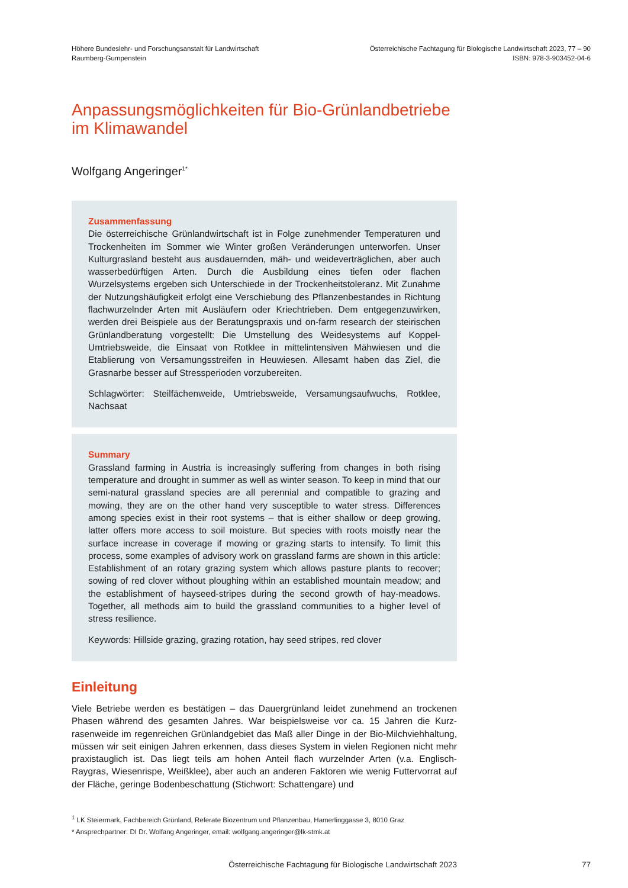Höhere Bundeslehr- und Forschungsanstalt für Landwirtschaft
Raumberg-Gumpenstein
Österreichische Fachtagung für Biologische Landwirtschaft 2023, 77 – 90
ISBN: 978-3-903452-04-6
Anpassungsmöglichkeiten für Bio-Grünlandbetriebe im Klimawandel
Wolfgang Angeringer<sup>1*</sup>
Zusammenfassung
Die österreichische Grünlandwirtschaft ist in Folge zunehmender Temperaturen und Trockenheiten im Sommer wie Winter großen Veränderungen unterworfen. Unser Kulturgrasland besteht aus ausdauernden, mäh- und weideverträglichen, aber auch wasserbedürftigen Arten. Durch die Ausbildung eines tiefen oder flachen Wurzelsystems ergeben sich Unterschiede in der Trockenheitstoleranz. Mit Zunahme der Nutzungshäufigkeit erfolgt eine Verschiebung des Pflanzen­bestandes in Richtung flachwurzelnder Arten mit Ausläufern oder Kriechtrieben. Dem entgegenzuwirken, werden drei Beispiele aus der Beratungspraxis und on-farm research der steirischen Grünlandberatung vorgestellt: Die Umstellung des Weidesystems auf Koppel-Umtriebsweide, die Einsaat von Rotklee in mittel­intensiven Mähwiesen und die Etablierung von Versamungsstreifen in Heuwiesen. Allesamt haben das Ziel, die Grasnarbe besser auf Stressperioden vorzubereiten.
Schlagwörter: Steilfächenweide, Umtriebsweide, Versamungsaufwuchs, Rotklee, Nachsaat
Summary
Grassland farming in Austria is increasingly suffering from changes in both rising temperature and drought in summer as well as winter season. To keep in mind that our semi-natural grassland species are all perennial and compatible to gra­zing and mowing, they are on the other hand very susceptible to water stress. Differences among species exist in their root systems – that is either shallow or deep growing, latter offers more access to soil moisture. But species with roots moistly near the surface increase in coverage if mowing or grazing starts to intensify. To limit this process, some examples of advisory work on grassland farms are shown in this article: Establishment of an rotary grazing system which allows pasture plants to recover; sowing of red clover without ploughing within an established mountain meadow; and the establishment of hayseed-stripes during the second growth of hay-meadows. Together, all methods aim to build the grassland communities to a higher level of stress resilience.
Keywords: Hillside grazing, grazing rotation, hay seed stripes, red clover
Einleitung
Viele Betriebe werden es bestätigen – das Dauergrünland leidet zunehmend an trockenen Phasen während des gesamten Jahres. War beispielsweise vor ca. 15 Jahren die Kurz­rasenweide im regenreichen Grünlandgebiet das Maß aller Dinge in der Bio-Milchvieh­haltung, müssen wir seit einigen Jahren erkennen, dass dieses System in vielen Regionen nicht mehr praxistauglich ist. Das liegt teils am hohen Anteil flach wurzelnder Arten (v.a. Englisch-Raygras, Wiesenrispe, Weißklee), aber auch an anderen Faktoren wie wenig Futtervorrat auf der Fläche, geringe Bodenbeschattung (Stichwort: Schattengare) und
<sup>1</sup> LK Steiermark, Fachbereich Grünland, Referate Biozentrum und Pflanzenbau, Hamerlinggasse 3, 8010 Graz
* Ansprechpartner: DI Dr. Wolfang Angeringer, email: wolfgang.angeringer@lk-stmk.at
Österreichische Fachtagung für Biologische Landwirtschaft 2023 77